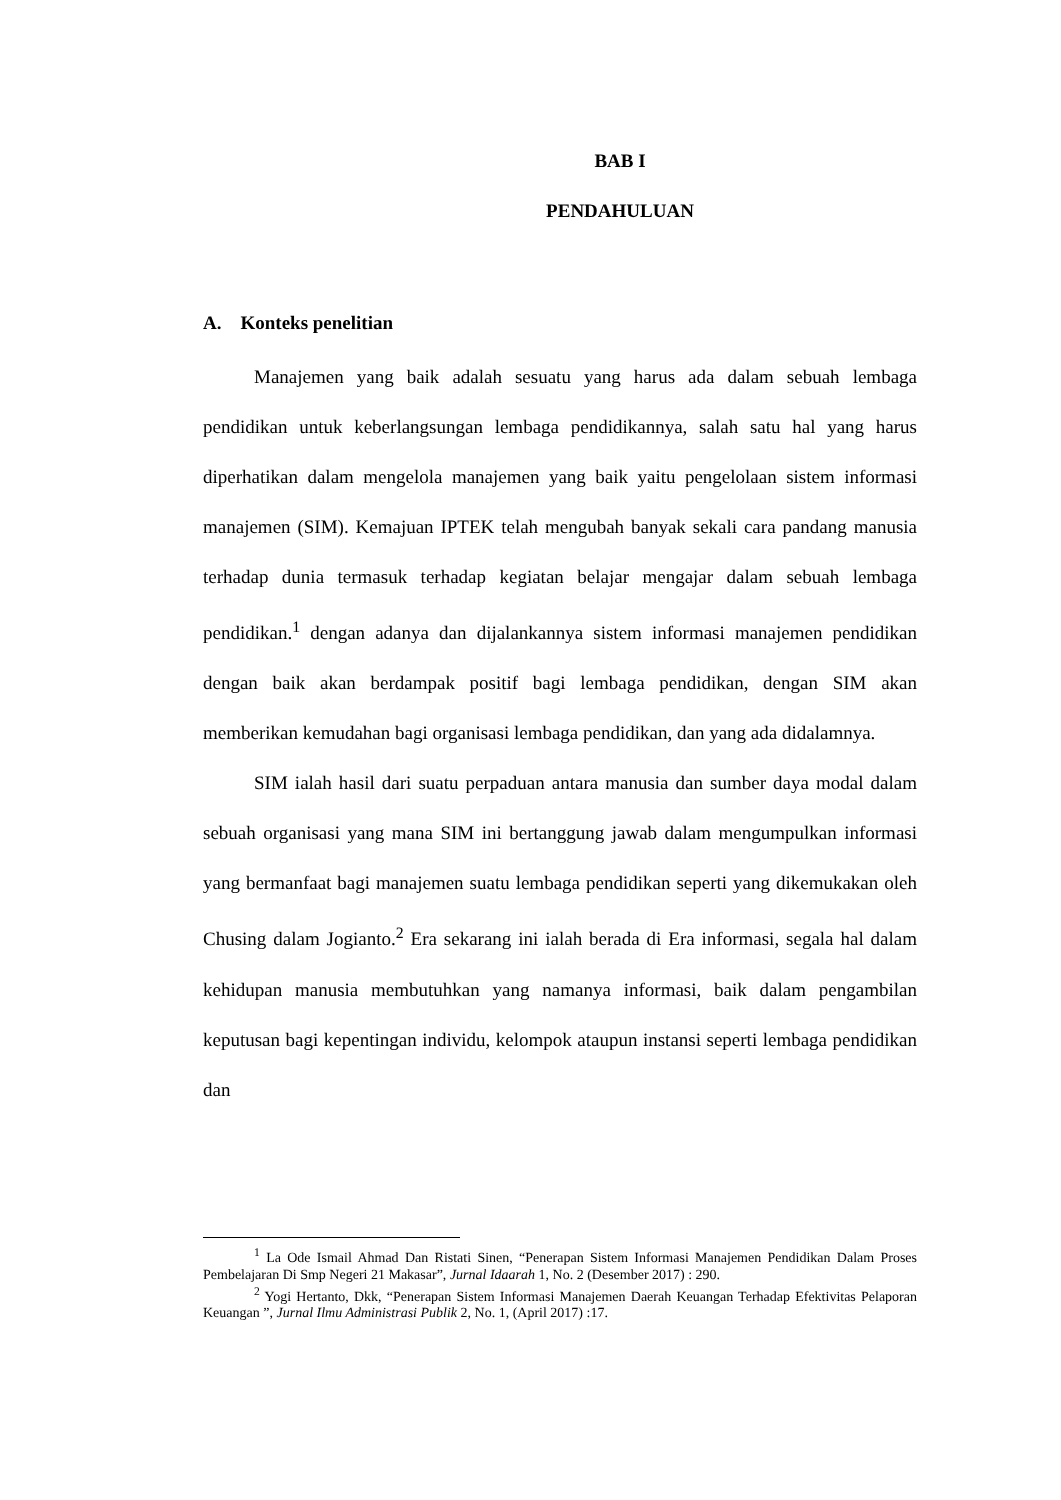BAB I
PENDAHULUAN
A. Konteks penelitian
Manajemen yang baik adalah sesuatu yang harus ada dalam sebuah lembaga pendidikan untuk keberlangsungan lembaga pendidikannya, salah satu hal yang harus diperhatikan dalam mengelola manajemen yang baik yaitu pengelolaan sistem informasi manajemen (SIM). Kemajuan IPTEK telah mengubah banyak sekali cara pandang manusia terhadap dunia termasuk terhadap kegiatan belajar mengajar dalam sebuah lembaga pendidikan.<sup>1</sup> dengan adanya dan dijalankannya sistem informasi manajemen pendidikan dengan baik akan berdampak positif bagi lembaga pendidikan, dengan SIM akan memberikan kemudahan bagi organisasi lembaga pendidikan, dan yang ada didalamnya.
SIM ialah hasil dari suatu perpaduan antara manusia dan sumber daya modal dalam sebuah organisasi yang mana SIM ini bertanggung jawab dalam mengumpulkan informasi yang bermanfaat bagi manajemen suatu lembaga pendidikan seperti yang dikemukakan oleh Chusing dalam Jogianto.<sup>2</sup> Era sekarang ini ialah berada di Era informasi, segala hal dalam kehidupan manusia membutuhkan yang namanya informasi, baik dalam pengambilan keputusan bagi kepentingan individu, kelompok ataupun instansi seperti lembaga pendidikan dan
<sup>1</sup> La Ode Ismail Ahmad Dan Ristati Sinen, “Penerapan Sistem Informasi Manajemen Pendidikan Dalam Proses Pembelajaran Di Smp Negeri 21 Makasar”, Jurnal Idaarah 1, No. 2 (Desember 2017) : 290.
<sup>2</sup> Yogi Hertanto, Dkk, “Penerapan Sistem Informasi Manajemen Daerah Keuangan Terhadap Efektivitas Pelaporan Keuangan ”, Jurnal Ilmu Administrasi Publik 2, No. 1, (April 2017) :17.